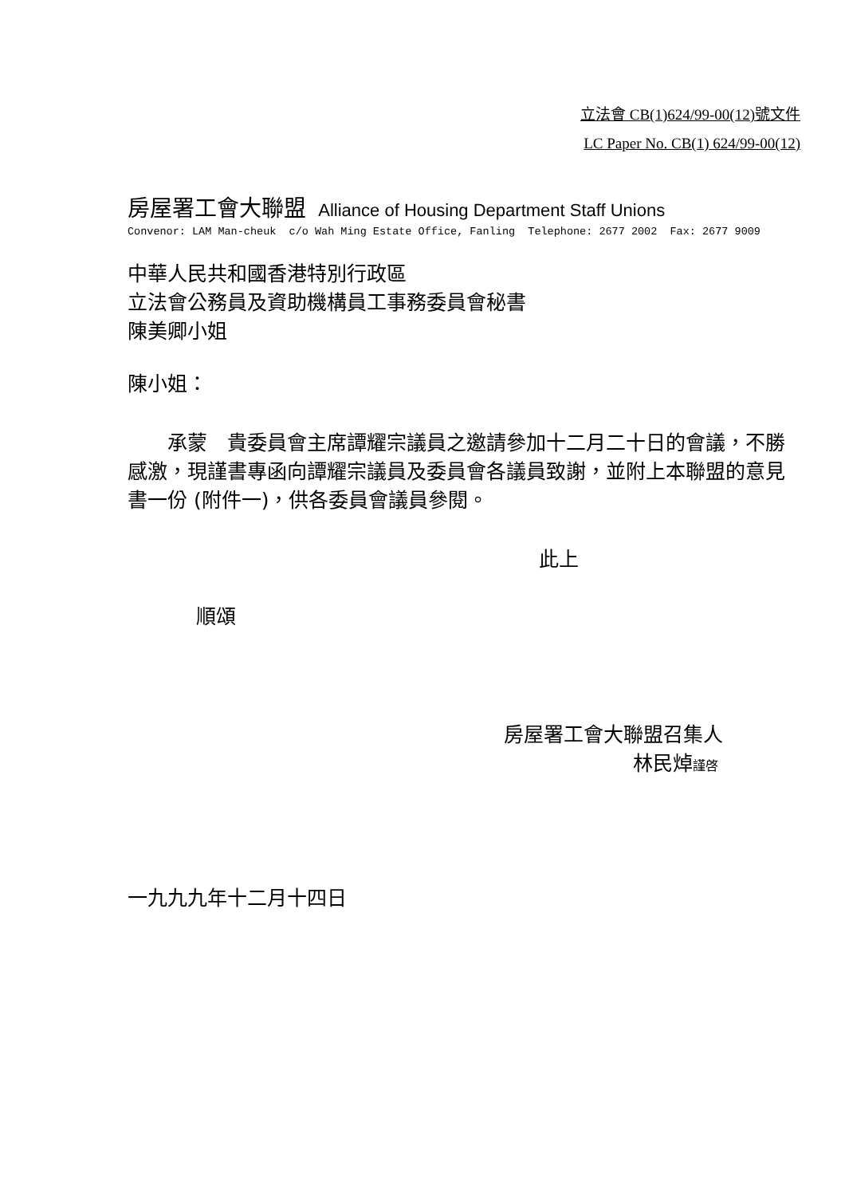立法會 CB(1)624/99-00(12)號文件
LC Paper No. CB(1) 624/99-00(12)
房屋署工會大聯盟 Alliance of Housing Department Staff Unions
Convenor: LAM Man-cheuk c/o Wah Ming Estate Office, Fanling Telephone: 2677 2002 Fax: 2677 9009
中華人民共和國香港特別行政區
立法會公務員及資助機構員工事務委員會秘書
陳美卿小姐
陳小姐：
　　承蒙　貴委員會主席譚耀宗議員之邀請參加十二月二十日的會議，不勝感激，現謹書專函向譚耀宗議員及委員會各議員致謝，並附上本聯盟的意見書一份 (附件一)，供各委員會議員參閱。
此上
順頌
房屋署工會大聯盟召集人
林民焯謹啓
一九九九年十二月十四日